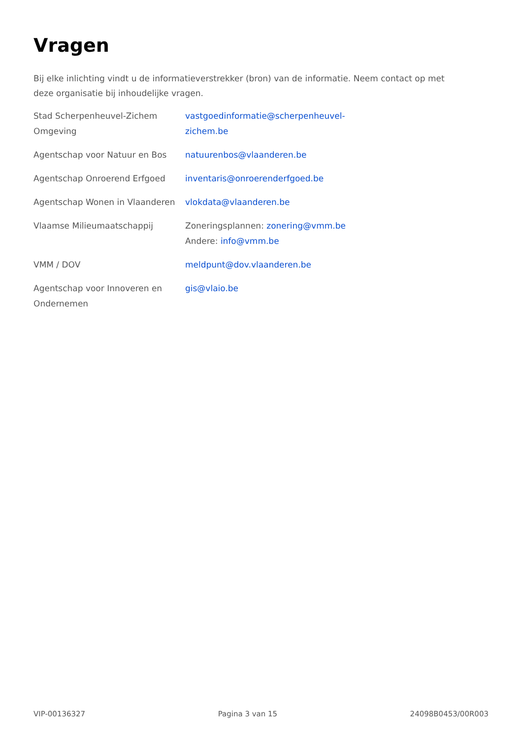Vragen
Bij elke inlichting vindt u de informatieverstrekker (bron) van de informatie. Neem contact op met deze organisatie bij inhoudelijke vragen.
| Stad Scherpenheuvel-Zichem Omgeving | vastgoedinformatie@scherpenheuvel- zichem.be |
| Agentschap voor Natuur en Bos | natuurenbos@vlaanderen.be |
| Agentschap Onroerend Erfgoed | inventaris@onroerenderfgoed.be |
| Agentschap Wonen in Vlaanderen | vlokdata@vlaanderen.be |
| Vlaamse Milieumaatschappij | Zoneringsplannen: zonering@vmm.be Andere: info@vmm.be |
| VMM / DOV | meldpunt@dov.vlaanderen.be |
| Agentschap voor Innoveren en Ondernemen | gis@vlaio.be |
VIP-00136327 Pagina 3 van 15 24098B0453/00R003